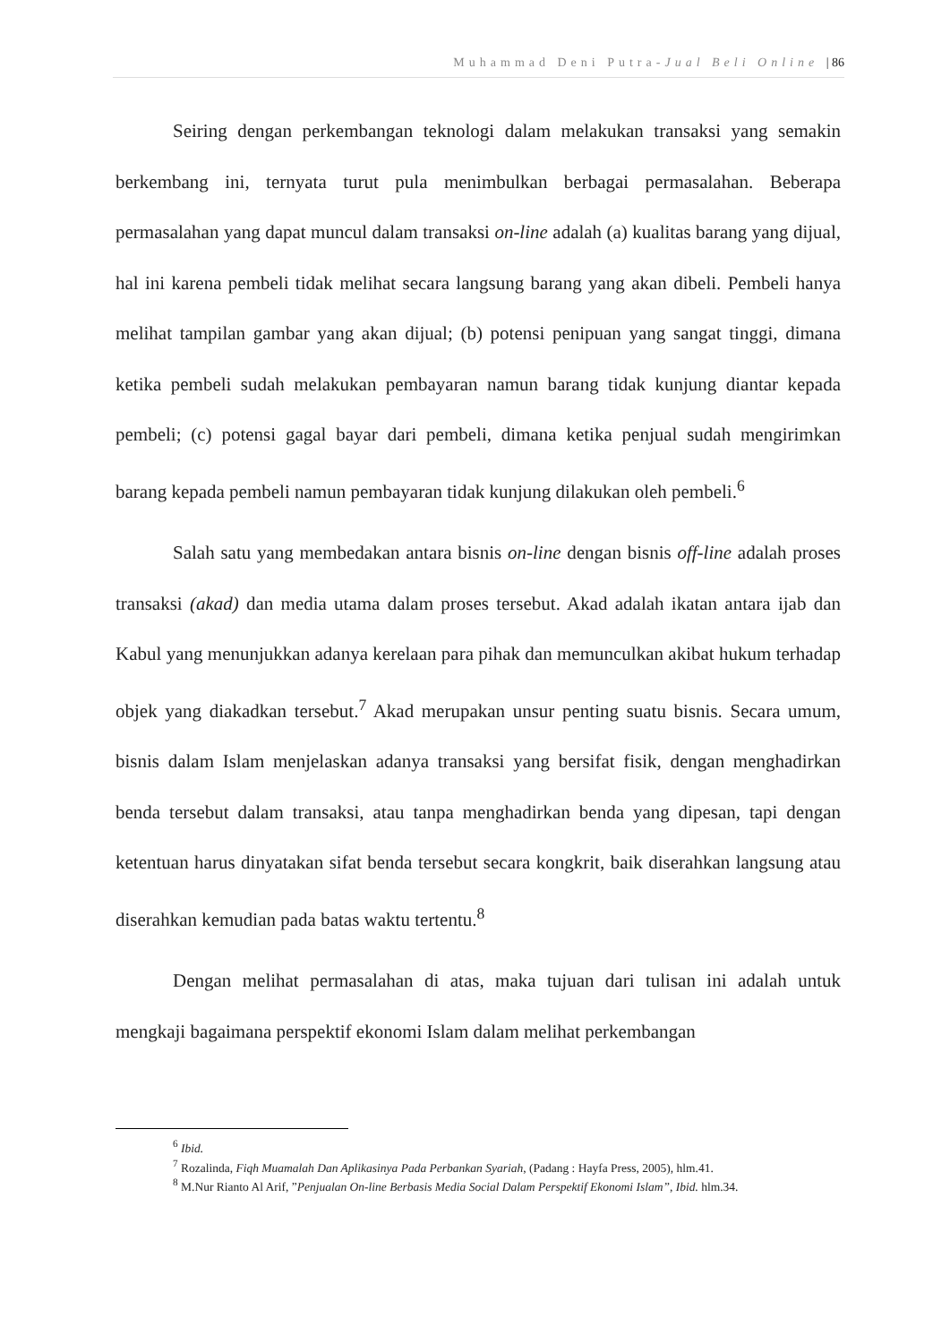Muhammad Deni Putra-Jual Beli Online | 86
Seiring dengan perkembangan teknologi dalam melakukan transaksi yang semakin berkembang ini, ternyata turut pula menimbulkan berbagai permasalahan. Beberapa permasalahan yang dapat muncul dalam transaksi on-line adalah (a) kualitas barang yang dijual, hal ini karena pembeli tidak melihat secara langsung barang yang akan dibeli. Pembeli hanya melihat tampilan gambar yang akan dijual; (b) potensi penipuan yang sangat tinggi, dimana ketika pembeli sudah melakukan pembayaran namun barang tidak kunjung diantar kepada pembeli; (c) potensi gagal bayar dari pembeli, dimana ketika penjual sudah mengirimkan barang kepada pembeli namun pembayaran tidak kunjung dilakukan oleh pembeli.<sup>6</sup>
Salah satu yang membedakan antara bisnis on-line dengan bisnis off-line adalah proses transaksi (akad) dan media utama dalam proses tersebut. Akad adalah ikatan antara ijab dan Kabul yang menunjukkan adanya kerelaan para pihak dan memunculkan akibat hukum terhadap objek yang diakadkan tersebut.<sup>7</sup> Akad merupakan unsur penting suatu bisnis. Secara umum, bisnis dalam Islam menjelaskan adanya transaksi yang bersifat fisik, dengan menghadirkan benda tersebut dalam transaksi, atau tanpa menghadirkan benda yang dipesan, tapi dengan ketentuan harus dinyatakan sifat benda tersebut secara kongkrit, baik diserahkan langsung atau diserahkan kemudian pada batas waktu tertentu.<sup>8</sup>
Dengan melihat permasalahan di atas, maka tujuan dari tulisan ini adalah untuk mengkaji bagaimana perspektif ekonomi Islam dalam melihat perkembangan
<sup>6</sup> Ibid.
<sup>7</sup> Rozalinda, Fiqh Muamalah Dan Aplikasinya Pada Perbankan Syariah, (Padang : Hayfa Press, 2005), hlm.41.
<sup>8</sup> M.Nur Rianto Al Arif, ”Penjualan On-line Berbasis Media Social Dalam Perspektif Ekonomi Islam”, Ibid. hlm.34.